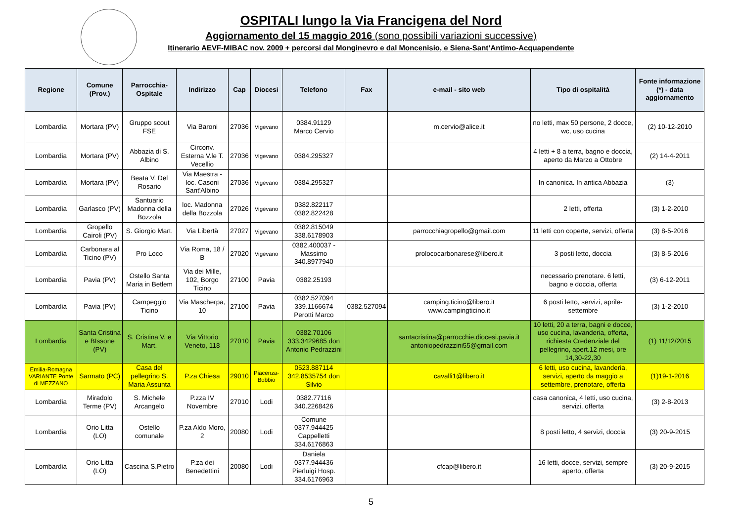OSPITALI lungo la Via Francigena del Nord
Aggiornamento del 15 maggio 2016 (sono possibili variazioni successive)
Itinerario AEVF-MIBAC nov. 2009 + percorsi dal Monginevro e dal Moncenisio, e Siena-Sant’Antimo-Acquapendente
| Regione | Comune (Prov.) | Parrocchia-Ospitale | Indirizzo | Cap | Diocesi | Telefono | Fax | e-mail - sito web | Tipo di ospitalità | Fonte informazione (*) - data aggiornamento |
| --- | --- | --- | --- | --- | --- | --- | --- | --- | --- | --- |
| Lombardia | Mortara (PV) | Gruppo scout FSE | Via Baroni | 27036 | Vigevano | 0384.91129 Marco Cervio | | m.cervio@alice.it | no letti, max 50 persone, 2 docce, wc, uso cucina | (2) 10-12-2010 |
| Lombardia | Mortara (PV) | Abbazia di S. Albino | Circonv. Esterna V.le T. Vecellio | 27036 | Vigevano | 0384.295327 | | | 4 letti + 8 a terra, bagno e doccia, aperto da Marzo a Ottobre | (2) 14-4-2011 |
| Lombardia | Mortara (PV) | Beata V. Del Rosario | Via Maestra - loc. Casoni Sant'Albino | 27036 | Vigevano | 0384.295327 | | | In canonica. In antica Abbazia | (3) |
| Lombardia | Garlasco (PV) | Santuario Madonna della Bozzola | loc. Madonna della Bozzola | 27026 | Vigevano | 0382.822117 0382.822428 | | | 2 letti, offerta | (3) 1-2-2010 |
| Lombardia | Gropello Cairoli (PV) | S. Giorgio Mart. | Via Libertà | 27027 | Vigevano | 0382.815049 338.6178903 | | parrocchiagropello@gmail.com | 11 letti con coperte, servizi, offerta | (3) 8-5-2016 |
| Lombardia | Carbonara al Ticino (PV) | Pro Loco | Via Roma, 18 / B | 27020 | Vigevano | 0382.400037 - Massimo 340.8977940 | | prolococarbonarese@libero.it | 3 posti letto, doccia | (3) 8-5-2016 |
| Lombardia | Pavia (PV) | Ostello Santa Maria in Betlem | Via dei Mille, 102, Borgo Ticino | 27100 | Pavia | 0382.25193 | | | necessario prenotare. 6 letti, bagno e doccia, offerta | (3) 6-12-2011 |
| Lombardia | Pavia (PV) | Campeggio Ticino | Via Mascherpa, 10 | 27100 | Pavia | 0382.527094 339.1166674 Perotti Marco | 0382.527094 | camping.ticino@libero.it www.campingticino.it | 6 posti letto, servizi, aprile-settembre | (3) 1-2-2010 |
| Lombardia | Santa Cristina e BIssone (PV) | S. Cristina V. e Mart. | Via Vittorio Veneto, 118 | 27010 | Pavia | 0382.70106 333.3429685 don Antonio Pedrazzini | | santacristina@parrocchie.diocesi.pavia.it antoniopedrazzini55@gmail.com | 10 letti, 20 a terra, bagni e docce, uso cucina, lavanderia, offerta, richiesta Credenziale del pellegrino, apert.12 mesi, ore 14,30-22,30 | (1) 11/12/2015 |
| Emilia-Romagna VARIANTE Ponte di MEZZANO | Sarmato (PC) | Casa del pellegrino S. Maria Assunta | P.za Chiesa | 29010 | Piacenza-Bobbio | 0523.887114 342.8535754 don Silvio | | cavalli1@libero.it | 6 letti, uso cucina, lavanderia, servizi, aperto da maggio a settembre, prenotare, offerta | (1)19-1-2016 |
| Lombardia | Miradolo Terme (PV) | S. Michele Arcangelo | P.zza IV Novembre | 27010 | Lodi | 0382.77116 340.2268426 | | | casa canonica, 4 letti, uso cucina, servizi, offerta | (3) 2-8-2013 |
| Lombardia | Orio Litta (LO) | Ostello comunale | P.za Aldo Moro, 2 | 20080 | Lodi | Comune 0377.944425 Cappelletti 334.6176863 | | | 8 posti letto, 4 servizi, doccia | (3) 20-9-2015 |
| Lombardia | Orio Litta (LO) | Cascina S.Pietro | P.za dei Benedettini | 20080 | Lodi | Daniela 0377.944436 Pierluigi Hosp. 334.6176963 | | cfcap@libero.it | 16 letti, docce, servizi, sempre aperto, offerta | (3) 20-9-2015 |
5